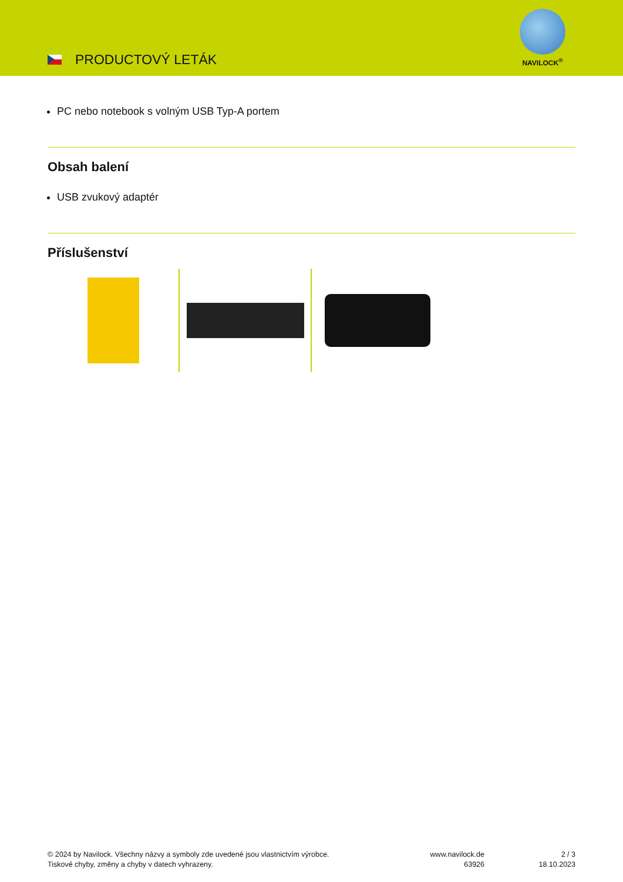PRODUCTOVÝ LETÁK
NAVILOCK<sup>®</sup>
PC nebo notebook s volným USB Typ-A portem
Obsah balení
USB zvukový adaptér
Příslušenství
© 2024 by Navilock. Všechny názvy a symboly zde uvedené jsou vlastnictvím výrobce.
Tiskové chyby, změny a chyby v datech vyhrazeny.
www.navilock.de
63926
2 / 3
18.10.2023